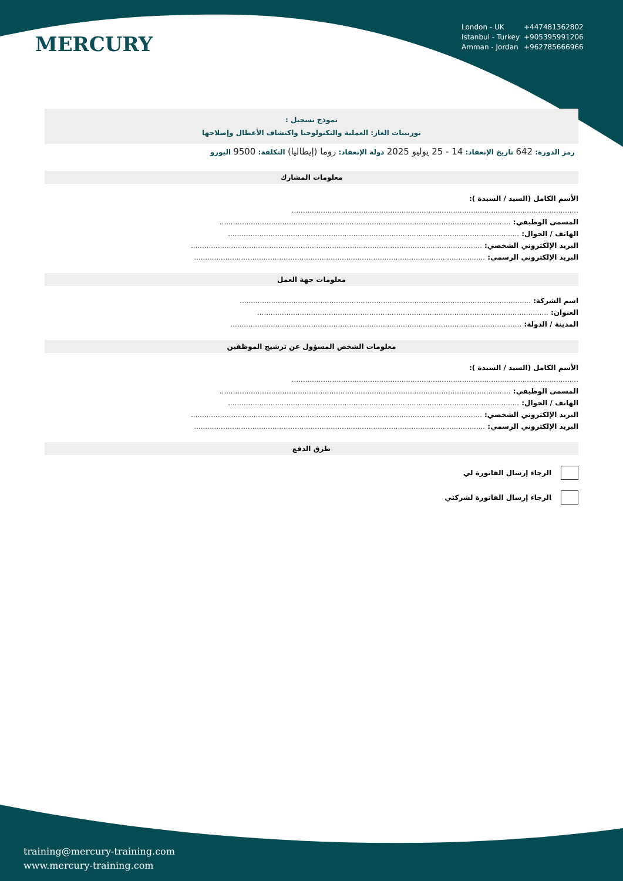MERCURY
London - UK +447481362802
Istanbul - Turkey +905395991206
Amman - Jordan +962785666966
نموذج تسجيل :
توربينات الغاز: العملية والتكنولوجيا واكتشاف الأعطال وإصلاحها
رمز الدورة: 642 تاريخ الإنعقاد: 14 - 25 يوليو 2025 دولة الإنعقاد: روما (إيطاليا) التكلفة: 9500 اليورو
معلومات المشارك
الأسم الكامل (السيد / السيدة ):
................................................................................................................................
المسمى الوظيفي: ..................................................................................................................................
الهاتف / الجوال: ..................................................................................................................................
البريد الإلكتروني الشخصي: ..................................................................................................................................
البريد الإلكتروني الرسمي: ..................................................................................................................................
معلومات جهة العمل
اسم الشركة: ..................................................................................................................................
العنوان: ..................................................................................................................................
المدينة / الدولة: ..................................................................................................................................
معلومات الشخص المسؤول عن ترشيح الموظفين
الأسم الكامل (السيد / السيدة ):
................................................................................................................................
المسمى الوظيفي: ..................................................................................................................................
الهاتف / الجوال: ..................................................................................................................................
البريد الإلكتروني الشخصي: ..................................................................................................................................
البريد الإلكتروني الرسمي: ..................................................................................................................................
طرق الدفع
الرجاء إرسال الفاتورة لي
الرجاء إرسال الفاتورة لشركتي
training@mercury-training.com
www.mercury-training.com